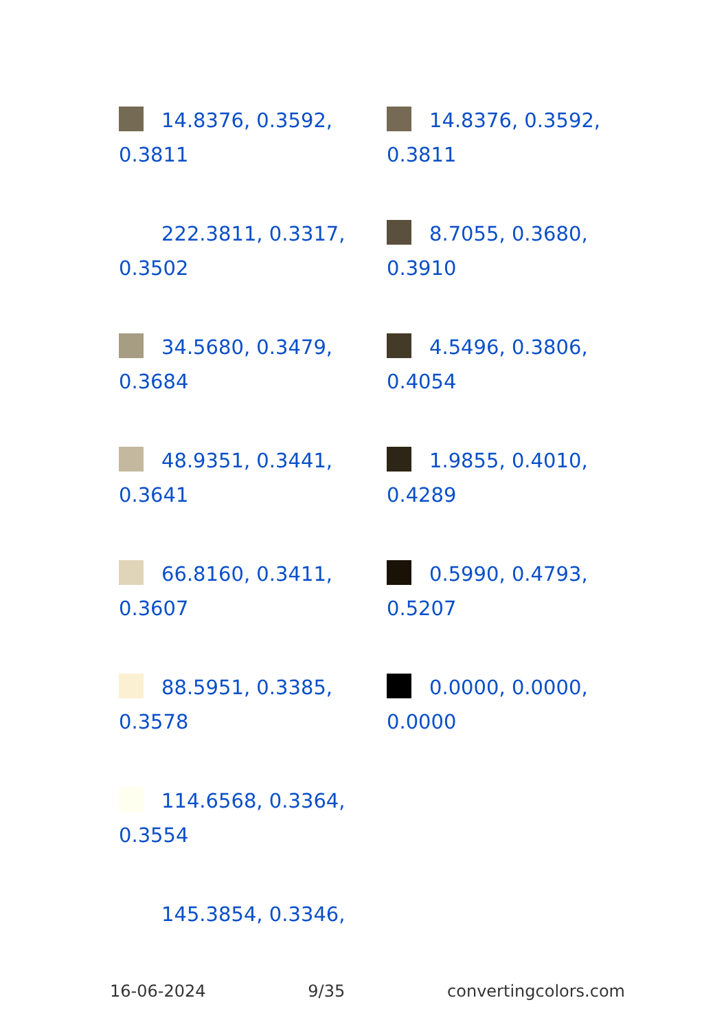14.8376, 0.3592,
0.3811
14.8376, 0.3592,
0.3811
222.3811, 0.3317,
0.3502
8.7055, 0.3680,
0.3910
34.5680, 0.3479,
0.3684
4.5496, 0.3806,
0.4054
48.9351, 0.3441,
0.3641
1.9855, 0.4010,
0.4289
66.8160, 0.3411,
0.3607
0.5990, 0.4793,
0.5207
88.5951, 0.3385,
0.3578
0.0000, 0.0000,
0.0000
114.6568, 0.3364,
0.3554
145.3854, 0.3346,
16-06-2024 9/35 convertingcolors.com